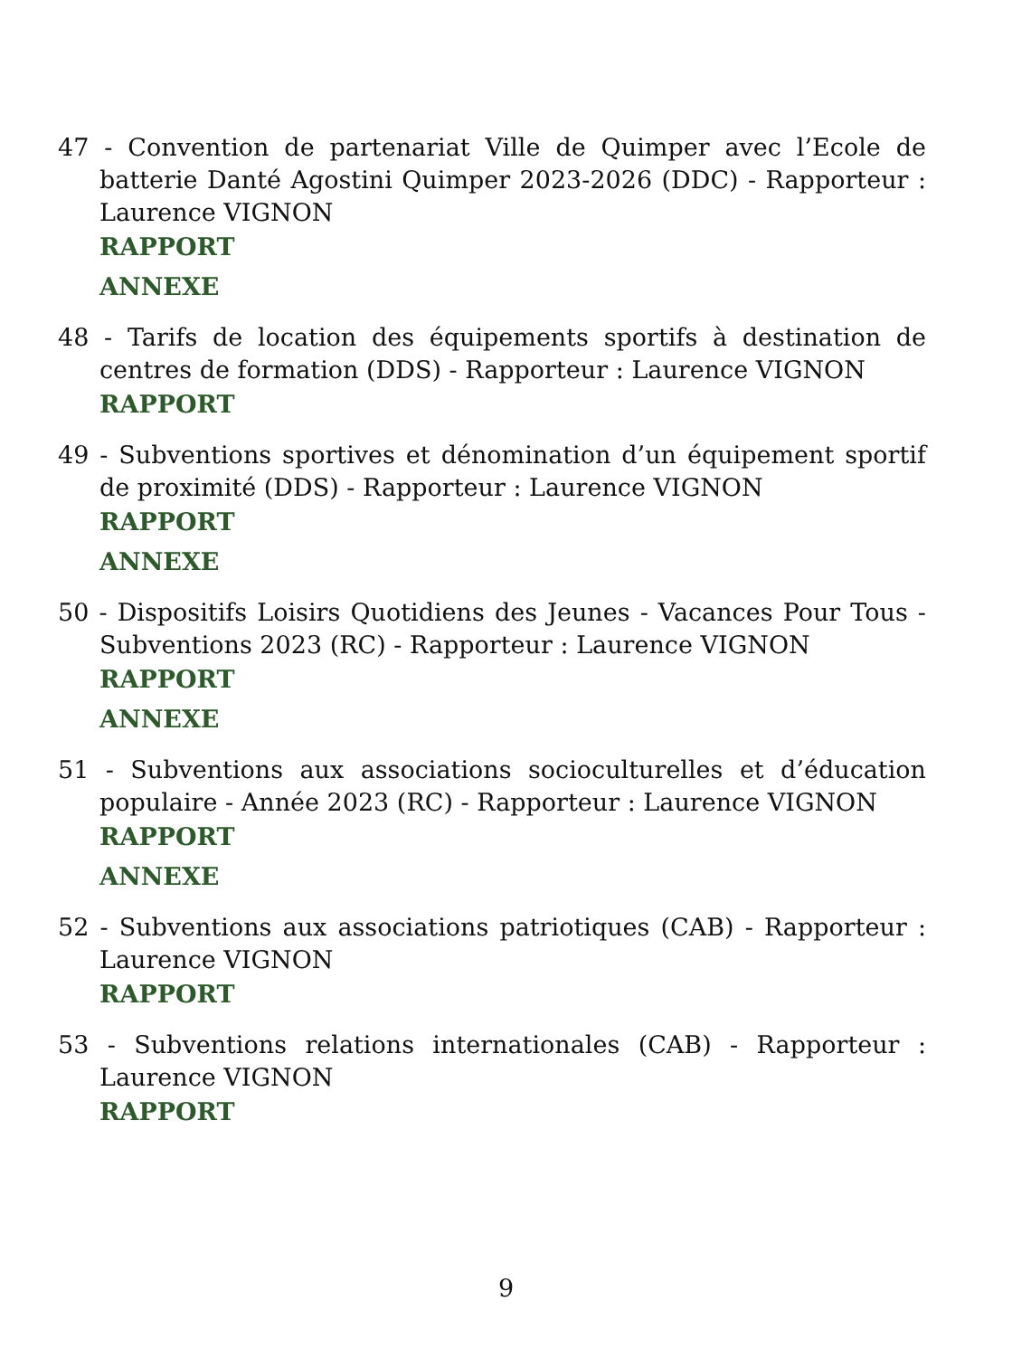47 - Convention de partenariat Ville de Quimper avec l’Ecole de batterie Danté Agostini Quimper 2023-2026 (DDC) - Rapporteur : Laurence VIGNON
RAPPORT
ANNEXE
48 - Tarifs de location des équipements sportifs à destination de centres de formation (DDS) - Rapporteur : Laurence VIGNON
RAPPORT
49 - Subventions sportives et dénomination d’un équipement sportif de proximité (DDS) - Rapporteur : Laurence VIGNON
RAPPORT
ANNEXE
50 - Dispositifs Loisirs Quotidiens des Jeunes - Vacances Pour Tous - Subventions 2023 (RC) - Rapporteur : Laurence VIGNON
RAPPORT
ANNEXE
51 - Subventions aux associations socioculturelles et d’éducation populaire - Année 2023 (RC) - Rapporteur : Laurence VIGNON
RAPPORT
ANNEXE
52 - Subventions aux associations patriotiques (CAB) - Rapporteur : Laurence VIGNON
RAPPORT
53 - Subventions relations internationales (CAB) - Rapporteur : Laurence VIGNON
RAPPORT
9